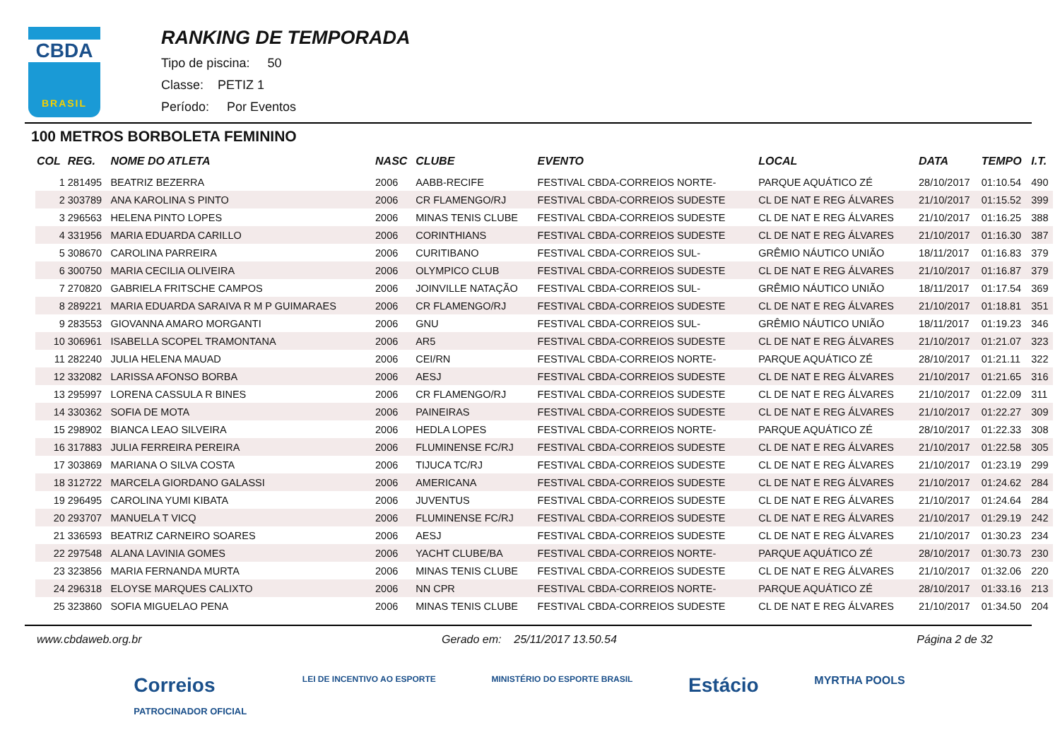CBDA
BRASIL
RANKING DE TEMPORADA
Tipo de piscina: 50
Classe: PETIZ 1
Período: Por Eventos
100 METROS BORBOLETA FEMININO
| COL | REG. | NOME DO ATLETA | NASC | CLUBE | EVENTO | LOCAL | DATA | TEMPO | I.T. |
| --- | --- | --- | --- | --- | --- | --- | --- | --- | --- |
| 1 | 281495 | BEATRIZ BEZERRA | 2006 | AABB-RECIFE | FESTIVAL CBDA-CORREIOS NORTE- | PARQUE AQUÁTICO ZÉ | 28/10/2017 | 01:10.54 | 490 |
| 2 | 303789 | ANA KAROLINA S PINTO | 2006 | CR FLAMENGO/RJ | FESTIVAL CBDA-CORREIOS SUDESTE | CL DE NAT E REG ÁLVARES | 21/10/2017 | 01:15.52 | 399 |
| 3 | 296563 | HELENA PINTO LOPES | 2006 | MINAS TENIS CLUBE | FESTIVAL CBDA-CORREIOS SUDESTE | CL DE NAT E REG ÁLVARES | 21/10/2017 | 01:16.25 | 388 |
| 4 | 331956 | MARIA EDUARDA CARILLO | 2006 | CORINTHIANS | FESTIVAL CBDA-CORREIOS SUDESTE | CL DE NAT E REG ÁLVARES | 21/10/2017 | 01:16.30 | 387 |
| 5 | 308670 | CAROLINA PARREIRA | 2006 | CURITIBANO | FESTIVAL CBDA-CORREIOS SUL- | GRÊMIO NÁUTICO UNIÃO | 18/11/2017 | 01:16.83 | 379 |
| 6 | 300750 | MARIA CECILIA OLIVEIRA | 2006 | OLYMPICO CLUB | FESTIVAL CBDA-CORREIOS SUDESTE | CL DE NAT E REG ÁLVARES | 21/10/2017 | 01:16.87 | 379 |
| 7 | 270820 | GABRIELA FRITSCHE CAMPOS | 2006 | JOINVILLE NATAÇÃO | FESTIVAL CBDA-CORREIOS SUL- | GRÊMIO NÁUTICO UNIÃO | 18/11/2017 | 01:17.54 | 369 |
| 8 | 289221 | MARIA EDUARDA SARAIVA R M P GUIMARAES | 2006 | CR FLAMENGO/RJ | FESTIVAL CBDA-CORREIOS SUDESTE | CL DE NAT E REG ÁLVARES | 21/10/2017 | 01:18.81 | 351 |
| 9 | 283553 | GIOVANNA AMARO MORGANTI | 2006 | GNU | FESTIVAL CBDA-CORREIOS SUL- | GRÊMIO NÁUTICO UNIÃO | 18/11/2017 | 01:19.23 | 346 |
| 10 | 306961 | ISABELLA SCOPEL TRAMONTANA | 2006 | AR5 | FESTIVAL CBDA-CORREIOS SUDESTE | CL DE NAT E REG ÁLVARES | 21/10/2017 | 01:21.07 | 323 |
| 11 | 282240 | JULIA HELENA MAUAD | 2006 | CEI/RN | FESTIVAL CBDA-CORREIOS NORTE- | PARQUE AQUÁTICO ZÉ | 28/10/2017 | 01:21.11 | 322 |
| 12 | 332082 | LARISSA AFONSO BORBA | 2006 | AESJ | FESTIVAL CBDA-CORREIOS SUDESTE | CL DE NAT E REG ÁLVARES | 21/10/2017 | 01:21.65 | 316 |
| 13 | 295997 | LORENA CASSULA R BINES | 2006 | CR FLAMENGO/RJ | FESTIVAL CBDA-CORREIOS SUDESTE | CL DE NAT E REG ÁLVARES | 21/10/2017 | 01:22.09 | 311 |
| 14 | 330362 | SOFIA DE MOTA | 2006 | PAINEIRAS | FESTIVAL CBDA-CORREIOS SUDESTE | CL DE NAT E REG ÁLVARES | 21/10/2017 | 01:22.27 | 309 |
| 15 | 298902 | BIANCA LEAO SILVEIRA | 2006 | HEDLA LOPES | FESTIVAL CBDA-CORREIOS NORTE- | PARQUE AQUÁTICO ZÉ | 28/10/2017 | 01:22.33 | 308 |
| 16 | 317883 | JULIA FERREIRA PEREIRA | 2006 | FLUMINENSE FC/RJ | FESTIVAL CBDA-CORREIOS SUDESTE | CL DE NAT E REG ÁLVARES | 21/10/2017 | 01:22.58 | 305 |
| 17 | 303869 | MARIANA O SILVA COSTA | 2006 | TIJUCA TC/RJ | FESTIVAL CBDA-CORREIOS SUDESTE | CL DE NAT E REG ÁLVARES | 21/10/2017 | 01:23.19 | 299 |
| 18 | 312722 | MARCELA GIORDANO GALASSI | 2006 | AMERICANA | FESTIVAL CBDA-CORREIOS SUDESTE | CL DE NAT E REG ÁLVARES | 21/10/2017 | 01:24.62 | 284 |
| 19 | 296495 | CAROLINA YUMI KIBATA | 2006 | JUVENTUS | FESTIVAL CBDA-CORREIOS SUDESTE | CL DE NAT E REG ÁLVARES | 21/10/2017 | 01:24.64 | 284 |
| 20 | 293707 | MANUELA T VICQ | 2006 | FLUMINENSE FC/RJ | FESTIVAL CBDA-CORREIOS SUDESTE | CL DE NAT E REG ÁLVARES | 21/10/2017 | 01:29.19 | 242 |
| 21 | 336593 | BEATRIZ CARNEIRO SOARES | 2006 | AESJ | FESTIVAL CBDA-CORREIOS SUDESTE | CL DE NAT E REG ÁLVARES | 21/10/2017 | 01:30.23 | 234 |
| 22 | 297548 | ALANA LAVINIA GOMES | 2006 | YACHT CLUBE/BA | FESTIVAL CBDA-CORREIOS NORTE- | PARQUE AQUÁTICO ZÉ | 28/10/2017 | 01:30.73 | 230 |
| 23 | 323856 | MARIA FERNANDA MURTA | 2006 | MINAS TENIS CLUBE | FESTIVAL CBDA-CORREIOS SUDESTE | CL DE NAT E REG ÁLVARES | 21/10/2017 | 01:32.06 | 220 |
| 24 | 296318 | ELOYSE MARQUES CALIXTO | 2006 | NN CPR | FESTIVAL CBDA-CORREIOS NORTE- | PARQUE AQUÁTICO ZÉ | 28/10/2017 | 01:33.16 | 213 |
| 25 | 323860 | SOFIA MIGUELAO PENA | 2006 | MINAS TENIS CLUBE | FESTIVAL CBDA-CORREIOS SUDESTE | CL DE NAT E REG ÁLVARES | 21/10/2017 | 01:34.50 | 204 |
www.cbdaweb.org.br Gerado em: 25/11/2017 13.50.54 Página 2 de 32
Correios
PATROCINADOR OFICIAL LEI DE INCENTIVO AO ESPORTE MINISTÉRIO DO ESPORTE BRASIL Estácio MYRTHA POOLS